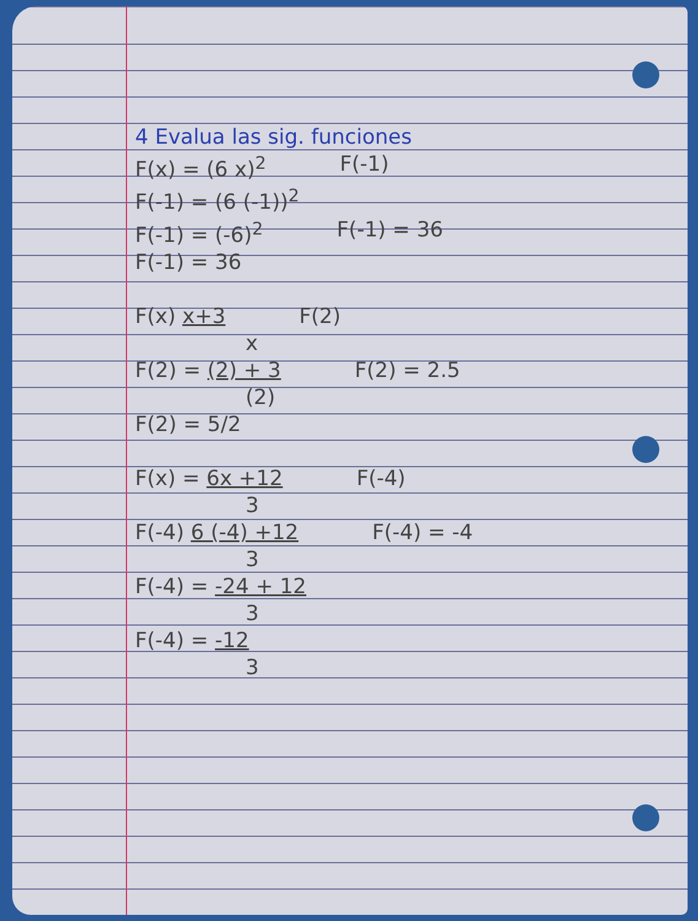4 Evalua las sig. funciones
F(x) = (6 x)<sup>2</sup> F(-1)
F(-1) = (6 (-1))<sup>2</sup>
F(-1) = (-6)<sup>2</sup> F(-1) = 36
F(-1) = 36
F(x) x+3 F(2)
x
F(2) = (2) + 3 F(2) = 2.5
(2)
F(2) = 5/2
F(x) = 6x +12 F(-4)
3
F(-4) 6 (-4) +12 F(-4) = -4
3
F(-4) = -24 + 12
3
F(-4) = -12
3